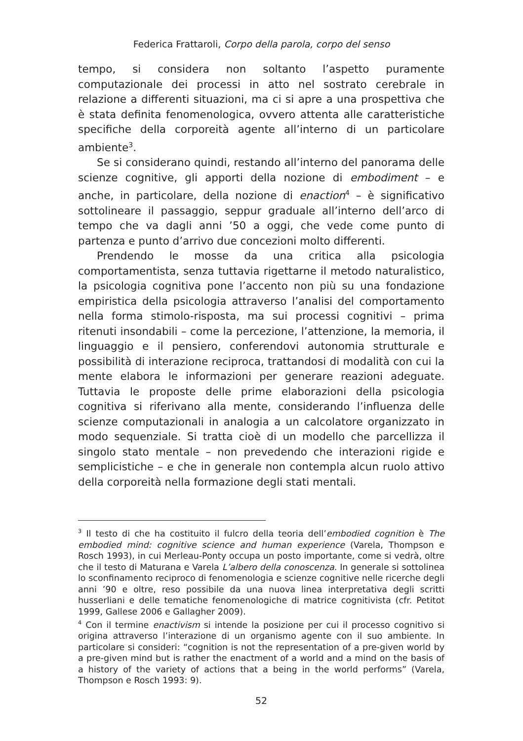Federica Frattaroli, Corpo della parola, corpo del senso
tempo, si considera non soltanto l’aspetto puramente computaziona­le dei processi in atto nel sostrato cerebrale in relazione a differenti situazioni, ma ci si apre a una prospettiva che è stata definita feno­menologica, ovvero attenta alle caratteristiche specifiche della corpo­reità agente all’interno di un particolare ambiente<sup>3</sup>.
Se si considerano quindi, restando all’interno del panorama delle scienze cognitive, gli apporti della nozione di embodiment – e anche, in particolare, della nozione di enaction<sup>4</sup> – è significativo sottolineare il passaggio, seppur graduale all’interno dell’arco di tempo che va da­gli anni ’50 a oggi, che vede come punto di partenza e punto d’arrivo due concezioni molto differenti.
Prendendo le mosse da una critica alla psicologia comportamenti­sta, senza tuttavia rigettarne il metodo naturalistico, la psicologia co­gnitiva pone l’accento non più su una fondazione empiristica della psicologia attraverso l’analisi del comportamento nella forma stimo­lo-risposta, ma sui processi cognitivi – prima ritenuti insondabili – come la percezione, l’attenzione, la memoria, il linguaggio e il pensie­ro, conferendovi autonomia strutturale e possibilità di interazione re­ciproca, trattandosi di modalità con cui la mente elabora le informa­zioni per generare reazioni adeguate. Tuttavia le proposte delle prime elaborazioni della psicologia cognitiva si riferivano alla mente, consi­derando l’influenza delle scienze computazionali in analogia a un cal­colatore organizzato in modo sequenziale. Si tratta cioè di un modello che parcellizza il singolo stato mentale – non prevedendo che intera­zioni rigide e semplicistiche – e che in generale non contempla alcun ruolo attivo della corporeità nella formazione degli stati mentali.
<sup>3</sup> Il testo di che ha costituito il fulcro della teoria dell’embodied cognition è The embodied mind: cognitive science and human experience (Varela, Thompson e Rosch 1993), in cui Merleau-Ponty occupa un posto importante, come si vedrà, oltre che il testo di Maturana e Varela L’albero della conoscenza. In generale si sottolinea lo sconfinamento reciproco di fenomenologia e scienze cognitive nelle ricerche degli anni ’90 e oltre, reso possibile da una nuova linea interpretativa degli scritti husserliani e delle tematiche fenomenologiche di matrice cognitivista (cfr. Petitot 1999, Gallese 2006 e Gallagher 2009).
<sup>4</sup> Con il termine enactivism si intende la posizione per cui il processo cognitivo si origina attraverso l’interazione di un organismo agente con il suo ambiente. In particolare si consideri: “cognition is not the representation of a pre-given world by a pre-given mind but is rather the enactment of a world and a mind on the ba­sis of a history of the variety of actions that a being in the world performs” (Vare­la, Thompson e Rosch 1993: 9).
52